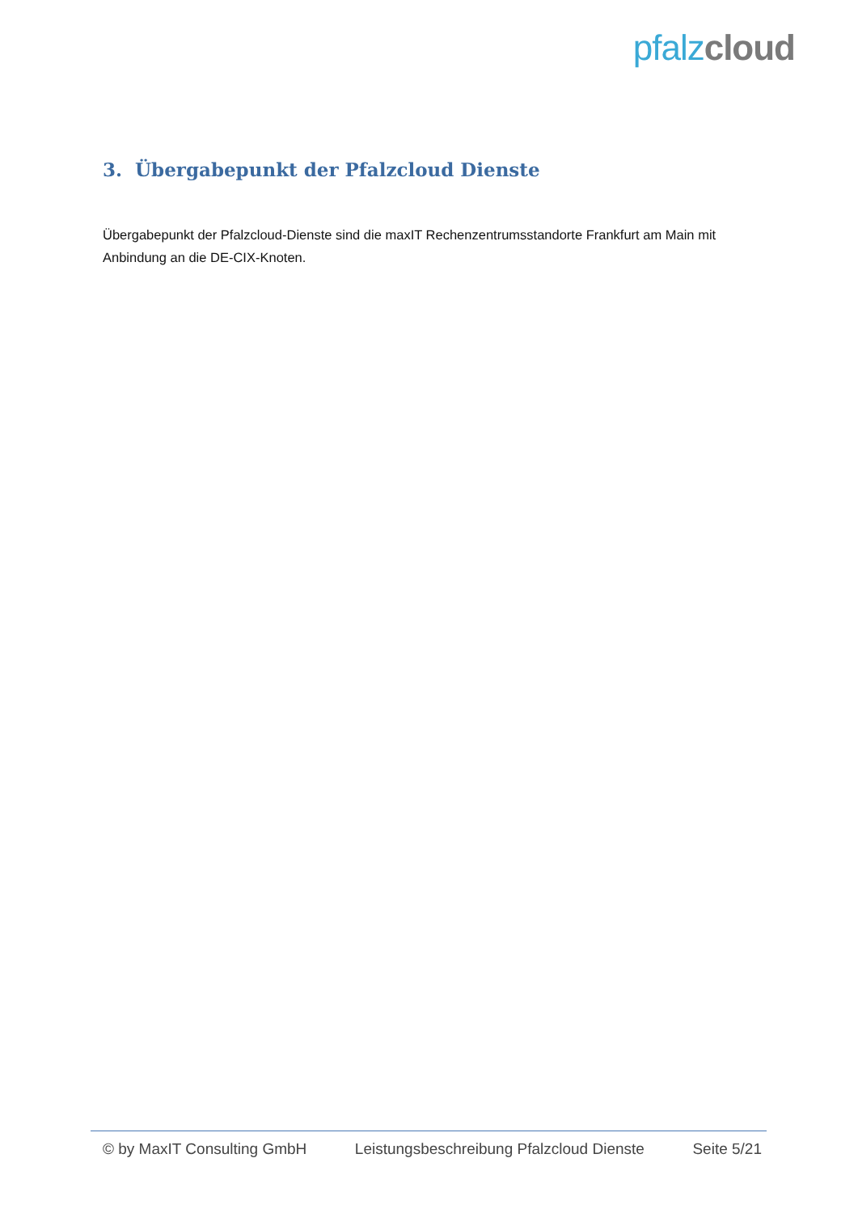pfalz cloud
3. Übergabepunkt der Pfalzcloud Dienste
Übergabepunkt der Pfalzcloud-Dienste sind die maxIT Rechenzentrumsstandorte Frankfurt am Main mit Anbindung an die DE-CIX-Knoten.
© by MaxIT Consulting GmbH Leistungsbeschreibung Pfalzcloud Dienste Seite 5/21